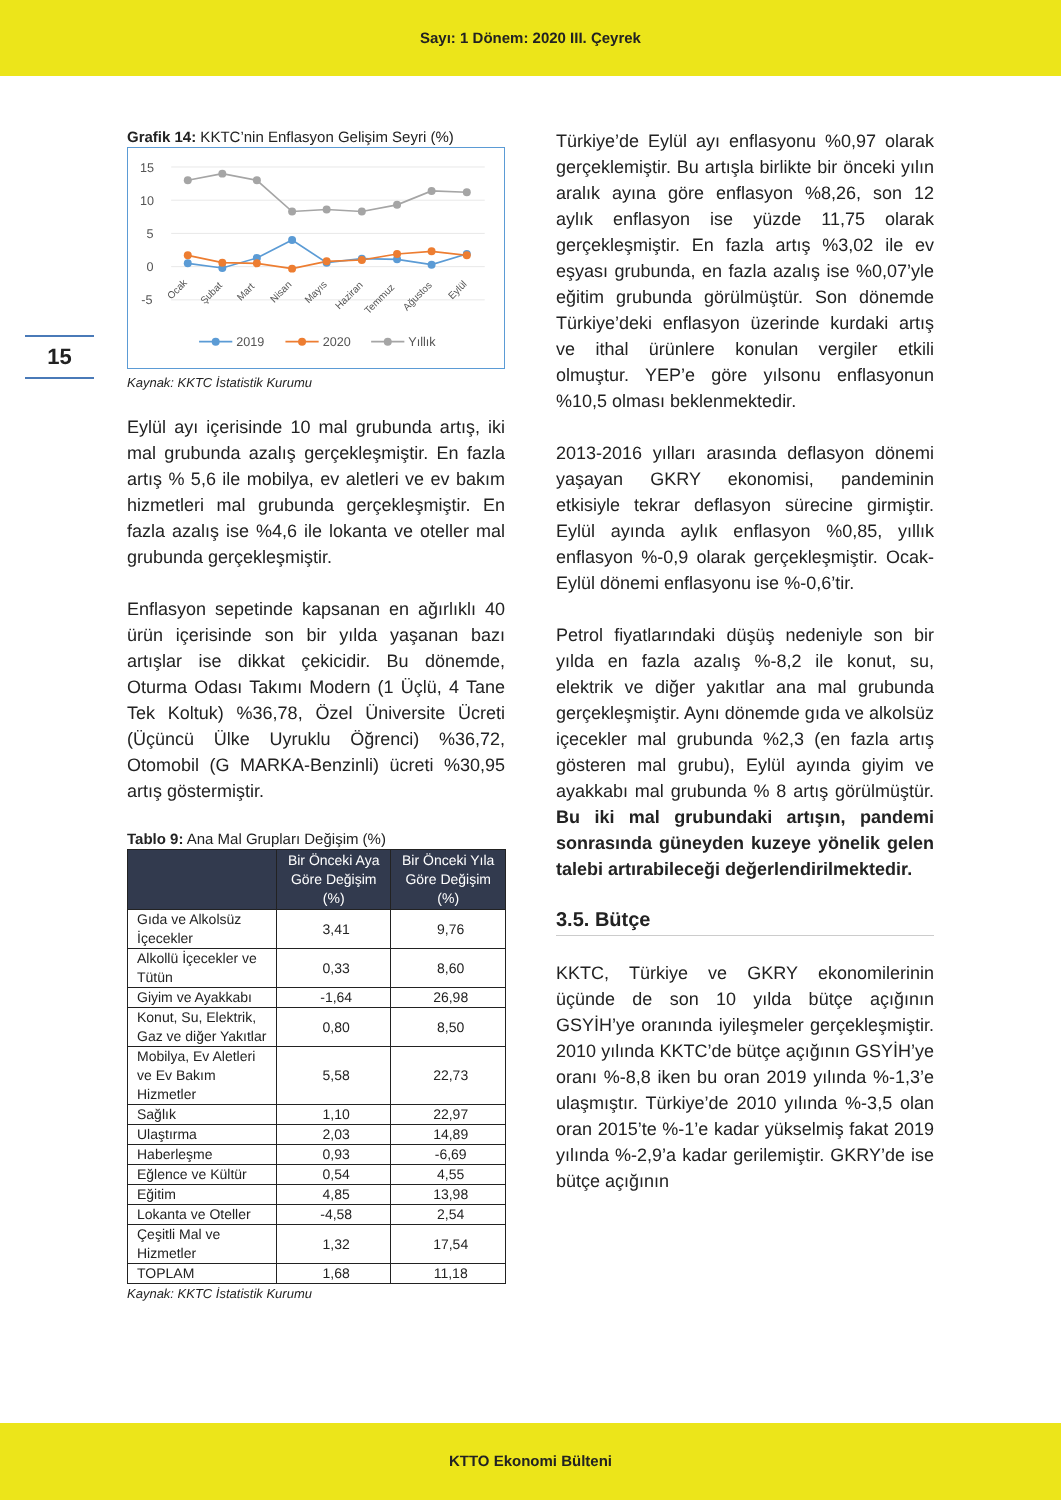Sayı: 1 Dönem: 2020 III. Çeyrek
15
Grafik 14: KKTC’nin Enflasyon Gelişim Seyri (%)
15
10
5
0
-5
Ocak
Şubat
Mart
Nisan
Mayıs
Haziran
Temmuz
Ağustos
Eylül
2019
2020
Yıllık
Kaynak: KKTC İstatistik Kurumu
Eylül ayı içerisinde 10 mal grubunda artış, iki mal grubunda azalış gerçekleşmiştir. En fazla artış % 5,6 ile mobilya, ev aletleri ve ev bakım hizmetleri mal grubunda gerçekleşmiştir. En fazla azalış ise %4,6 ile lokanta ve oteller mal grubunda gerçekleşmiştir.
Enflasyon sepetinde kapsanan en ağırlıklı 40 ürün içerisinde son bir yılda yaşanan bazı artışlar ise dikkat çekicidir. Bu dönemde, Oturma Odası Takımı Modern (1 Üçlü, 4 Tane Tek Koltuk) %36,78, Özel Üniversite Ücreti (Üçüncü Ülke Uyruklu Öğrenci) %36,72, Otomobil (G MARKA-Benzinli) ücreti %30,95 artış göstermiştir.
Tablo 9: Ana Mal Grupları Değişim (%)
| | Bir Önceki Aya Göre Değişim (%) | Bir Önceki Yıla Göre Değişim (%) |
| --- | --- | --- |
| Gıda ve Alkolsüz İçecekler | 3,41 | 9,76 |
| Alkollü İçecekler ve Tütün | 0,33 | 8,60 |
| Giyim ve Ayakkabı | -1,64 | 26,98 |
| Konut, Su, Elektrik, Gaz ve diğer Yakıtlar | 0,80 | 8,50 |
| Mobilya, Ev Aletleri ve Ev Bakım Hizmetler | 5,58 | 22,73 |
| Sağlık | 1,10 | 22,97 |
| Ulaştırma | 2,03 | 14,89 |
| Haberleşme | 0,93 | -6,69 |
| Eğlence ve Kültür | 0,54 | 4,55 |
| Eğitim | 4,85 | 13,98 |
| Lokanta ve Oteller | -4,58 | 2,54 |
| Çeşitli Mal ve Hizmetler | 1,32 | 17,54 |
| TOPLAM | 1,68 | 11,18 |
Kaynak: KKTC İstatistik Kurumu
Türkiye’de Eylül ayı enflasyonu %0,97 olarak gerçeklemiştir. Bu artışla birlikte bir önceki yılın aralık ayına göre enflasyon %8,26, son 12 aylık enflasyon ise yüzde 11,75 olarak gerçekleşmiştir. En fazla artış %3,02 ile ev eşyası grubunda, en fazla azalış ise %0,07’yle eğitim grubunda görülmüştür. Son dönemde Türkiye’deki enflasyon üzerinde kurdaki artış ve ithal ürünlere konulan vergiler etkili olmuştur. YEP’e göre yılsonu enflasyonun %10,5 olması beklenmektedir.
2013-2016 yılları arasında deflasyon dönemi yaşayan GKRY ekonomisi, pandeminin etkisiyle tekrar deflasyon sürecine girmiştir. Eylül ayında aylık enflasyon %0,85, yıllık enflasyon %-0,9 olarak gerçekleşmiştir. Ocak-Eylül dönemi enflasyonu ise %-0,6’tir.
Petrol fiyatlarındaki düşüş nedeniyle son bir yılda en fazla azalış %-8,2 ile konut, su, elektrik ve diğer yakıtlar ana mal grubunda gerçekleşmiştir. Aynı dönemde gıda ve alkolsüz içecekler mal grubunda %2,3 (en fazla artış gösteren mal grubu), Eylül ayında giyim ve ayakkabı mal grubunda % 8 artış görülmüştür. Bu iki mal grubundaki artışın, pandemi sonrasında güneyden kuzeye yönelik gelen talebi artırabileceği değerlendirilmektedir.
3.5. Bütçe
KKTC, Türkiye ve GKRY ekonomilerinin üçünde de son 10 yılda bütçe açığının GSYİH’ye oranında iyileşmeler gerçekleşmiştir. 2010 yılında KKTC’de bütçe açığının GSYİH’ye oranı %-8,8 iken bu oran 2019 yılında %-1,3’e ulaşmıştır. Türkiye’de 2010 yılında %-3,5 olan oran 2015’te %-1’e kadar yükselmiş fakat 2019 yılında %-2,9’a kadar gerilemiştir. GKRY’de ise bütçe açığının
KTTO Ekonomi Bülteni